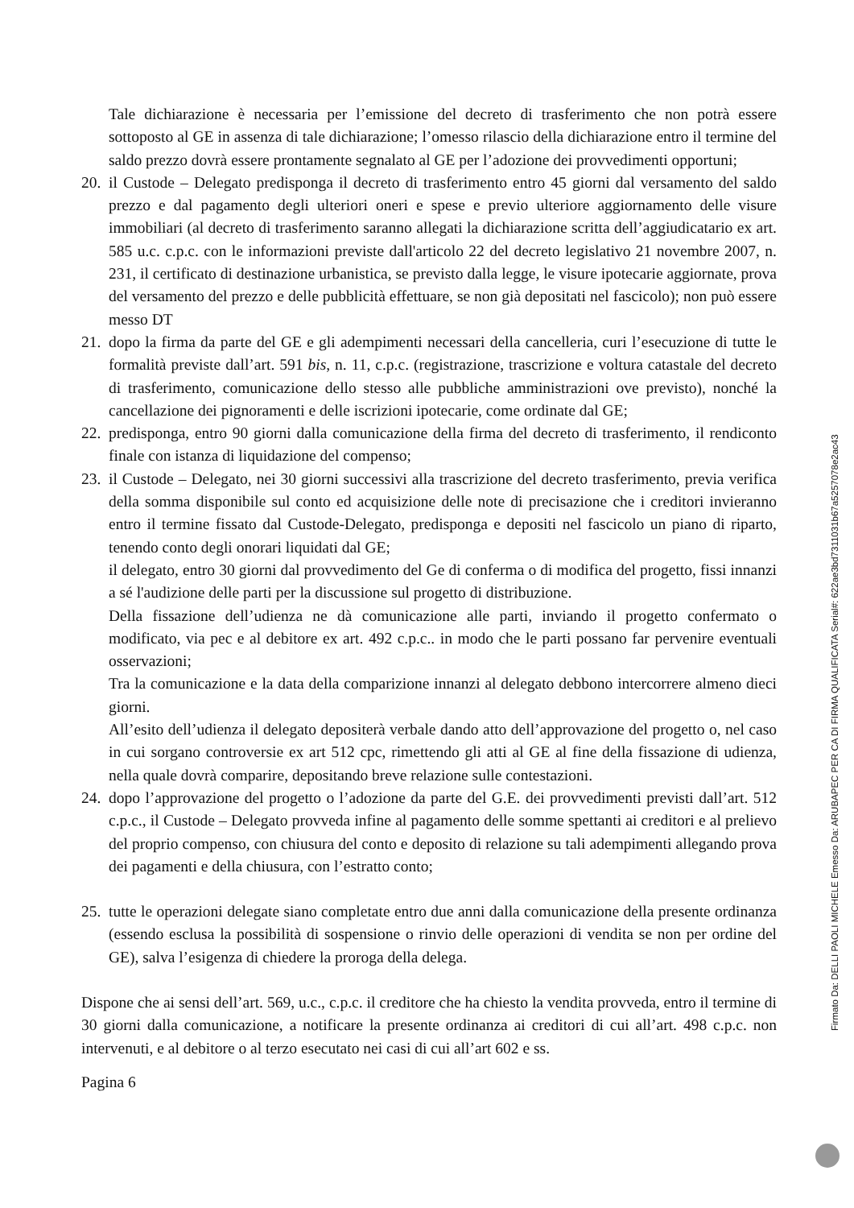Tale dichiarazione è necessaria per l’emissione del decreto di trasferimento che non potrà essere sottoposto al GE in assenza di tale dichiarazione; l’omesso rilascio della dichiarazione entro il termine del saldo prezzo dovrà essere prontamente segnalato al GE per l’adozione dei provvedimenti opportuni;
20. il Custode – Delegato predisponga il decreto di trasferimento entro 45 giorni dal versamento del saldo prezzo e dal pagamento degli ulteriori oneri e spese e previo ulteriore aggiornamento delle visure immobiliari (al decreto di trasferimento saranno allegati la dichiarazione scritta dell’aggiudicatario ex art. 585 u.c. c.p.c. con le informazioni previste dall'articolo 22 del decreto legislativo 21 novembre 2007, n. 231, il certificato di destinazione urbanistica, se previsto dalla legge, le visure ipotecarie aggiornate, prova del versamento del prezzo e delle pubblicità effettuare, se non già depositati nel fascicolo); non può essere messo DT
21. dopo la firma da parte del GE e gli adempimenti necessari della cancelleria, curi l’esecuzione di tutte le formalità previste dall’art. 591 bis, n. 11, c.p.c. (registrazione, trascrizione e voltura catastale del decreto di trasferimento, comunicazione dello stesso alle pubbliche amministrazioni ove previsto), nonché la cancellazione dei pignoramenti e delle iscrizioni ipotecarie, come ordinate dal GE;
22. predisponga, entro 90 giorni dalla comunicazione della firma del decreto di trasferimento, il rendiconto finale con istanza di liquidazione del compenso;
23. il Custode – Delegato, nei 30 giorni successivi alla trascrizione del decreto trasferimento, previa verifica della somma disponibile sul conto ed acquisizione delle note di precisazione che i creditori invieranno entro il termine fissato dal Custode-Delegato, predisponga e depositi nel fascicolo un piano di riparto, tenendo conto degli onorari liquidati dal GE;
il delegato, entro 30 giorni dal provvedimento del Ge di conferma o di modifica del progetto, fissi innanzi a sé l'audizione delle parti per la discussione sul progetto di distribuzione.
Della fissazione dell’udienza ne dà comunicazione alle parti, inviando il progetto confermato o modificato, via pec e al debitore ex art. 492 c.p.c.. in modo che le parti possano far pervenire eventuali osservazioni;
Tra la comunicazione e la data della comparizione innanzi al delegato debbono intercorrere almeno dieci giorni.
All’esito dell’udienza il delegato depositerà verbale dando atto dell’approvazione del progetto o, nel caso in cui sorgano controversie ex art 512 cpc, rimettendo gli atti al GE al fine della fissazione di udienza, nella quale dovrà comparire, depositando breve relazione sulle contestazioni.
24. dopo l’approvazione del progetto o l’adozione da parte del G.E. dei provvedimenti previsti dall’art. 512 c.p.c., il Custode – Delegato provveda infine al pagamento delle somme spettanti ai creditori e al prelievo del proprio compenso, con chiusura del conto e deposito di relazione su tali adempimenti allegando prova dei pagamenti e della chiusura, con l’estratto conto;
25. tutte le operazioni delegate siano completate entro due anni dalla comunicazione della presente ordinanza (essendo esclusa la possibilità di sospensione o rinvio delle operazioni di vendita se non per ordine del GE), salva l’esigenza di chiedere la proroga della delega.
Dispone che ai sensi dell’art. 569, u.c., c.p.c. il creditore che ha chiesto la vendita provveda, entro il termine di 30 giorni dalla comunicazione, a notificare la presente ordinanza ai creditori di cui all’art. 498 c.p.c. non intervenuti, e al debitore o al terzo esecutato nei casi di cui all’art 602 e ss.
Pagina 6
Firmato Da: DELLI PAOLI MICHELE Emesso Da: ARUBAPEC PER CA DI FIRMA QUALIFICATA Serial#: 622ae3bd7311031b67a5257078e2ac43